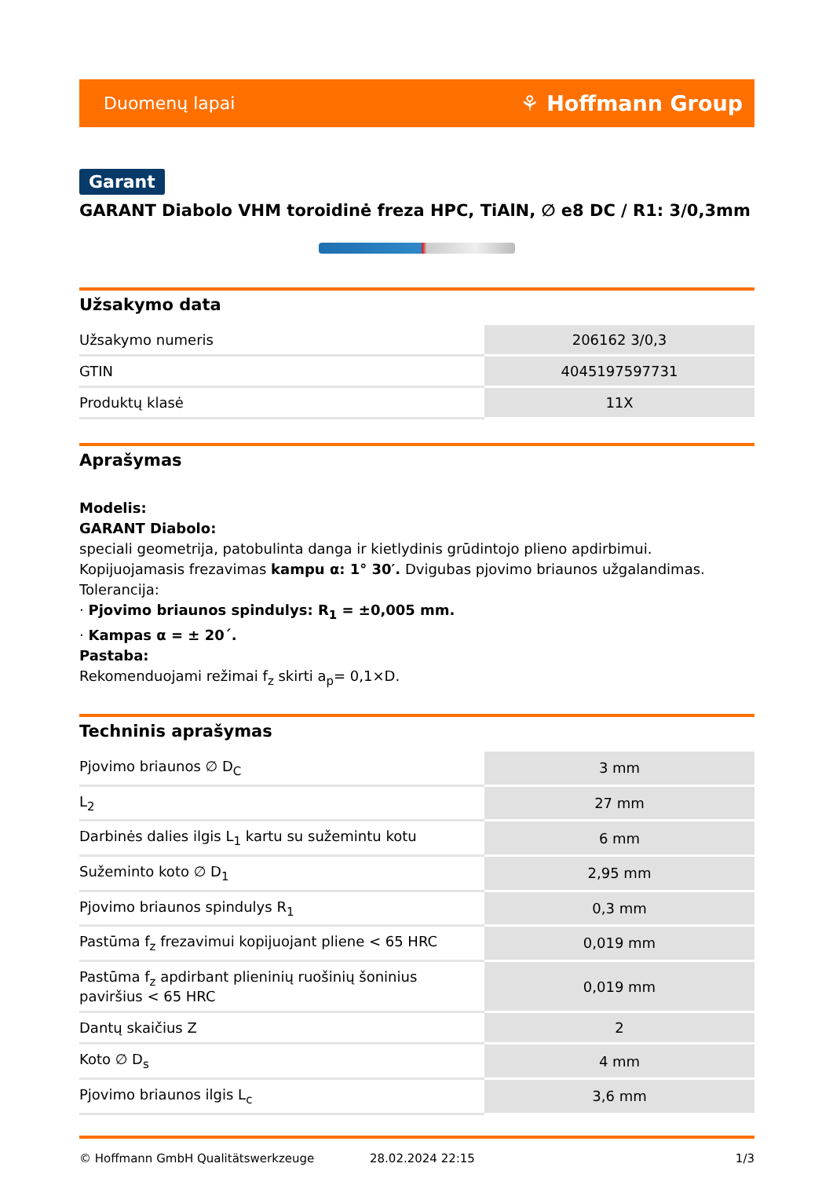Duomenų lapai ⚘ Hoffmann Group
Garant
GARANT Diabolo VHM toroidinė freza HPC, TiAlN, ∅ e8 DC / R1: 3/0,3mm
Užsakymo data
| Užsakymo numeris | 206162 3/0,3 |
| GTIN | 4045197597731 |
| Produktų klasė | 11X |
Aprašymas
Modelis:
GARANT Diabolo:
speciali geometrija, patobulinta danga ir kietlydinis grūdintojo plieno apdirbimui.
Kopijuojamasis frezavimas kampu α: 1° 30′. Dvigubas pjovimo briaunos užgalandimas.
Tolerancija:
· Pjovimo briaunos spindulys: R<sub>1</sub> = ±0,005 mm.
· Kampas α = ± 20´.
Pastaba:
Rekomenduojami režimai f<sub>z</sub> skirti a<sub>p</sub>= 0,1×D.
Techninis aprašymas
| Pjovimo briaunos ∅ D<sub>C</sub> | 3 mm |
| L<sub>2</sub> | 27 mm |
| Darbinės dalies ilgis L<sub>1</sub> kartu su sužemintu kotu | 6 mm |
| Sužeminto koto ∅ D<sub>1</sub> | 2,95 mm |
| Pjovimo briaunos spindulys R<sub>1</sub> | 0,3 mm |
| Pastūma f<sub>z</sub> frezavimui kopijuojant pliene < 65 HRC | 0,019 mm |
| Pastūma f<sub>z</sub> apdirbant plieninių ruošinių šoninius paviršius < 65 HRC | 0,019 mm |
| Dantų skaičius Z | 2 |
| Koto ∅ D<sub>s</sub> | 4 mm |
| Pjovimo briaunos ilgis L<sub>c</sub> | 3,6 mm |
© Hoffmann GmbH Qualitätswerkzeuge 28.02.2024 22:15 1/3